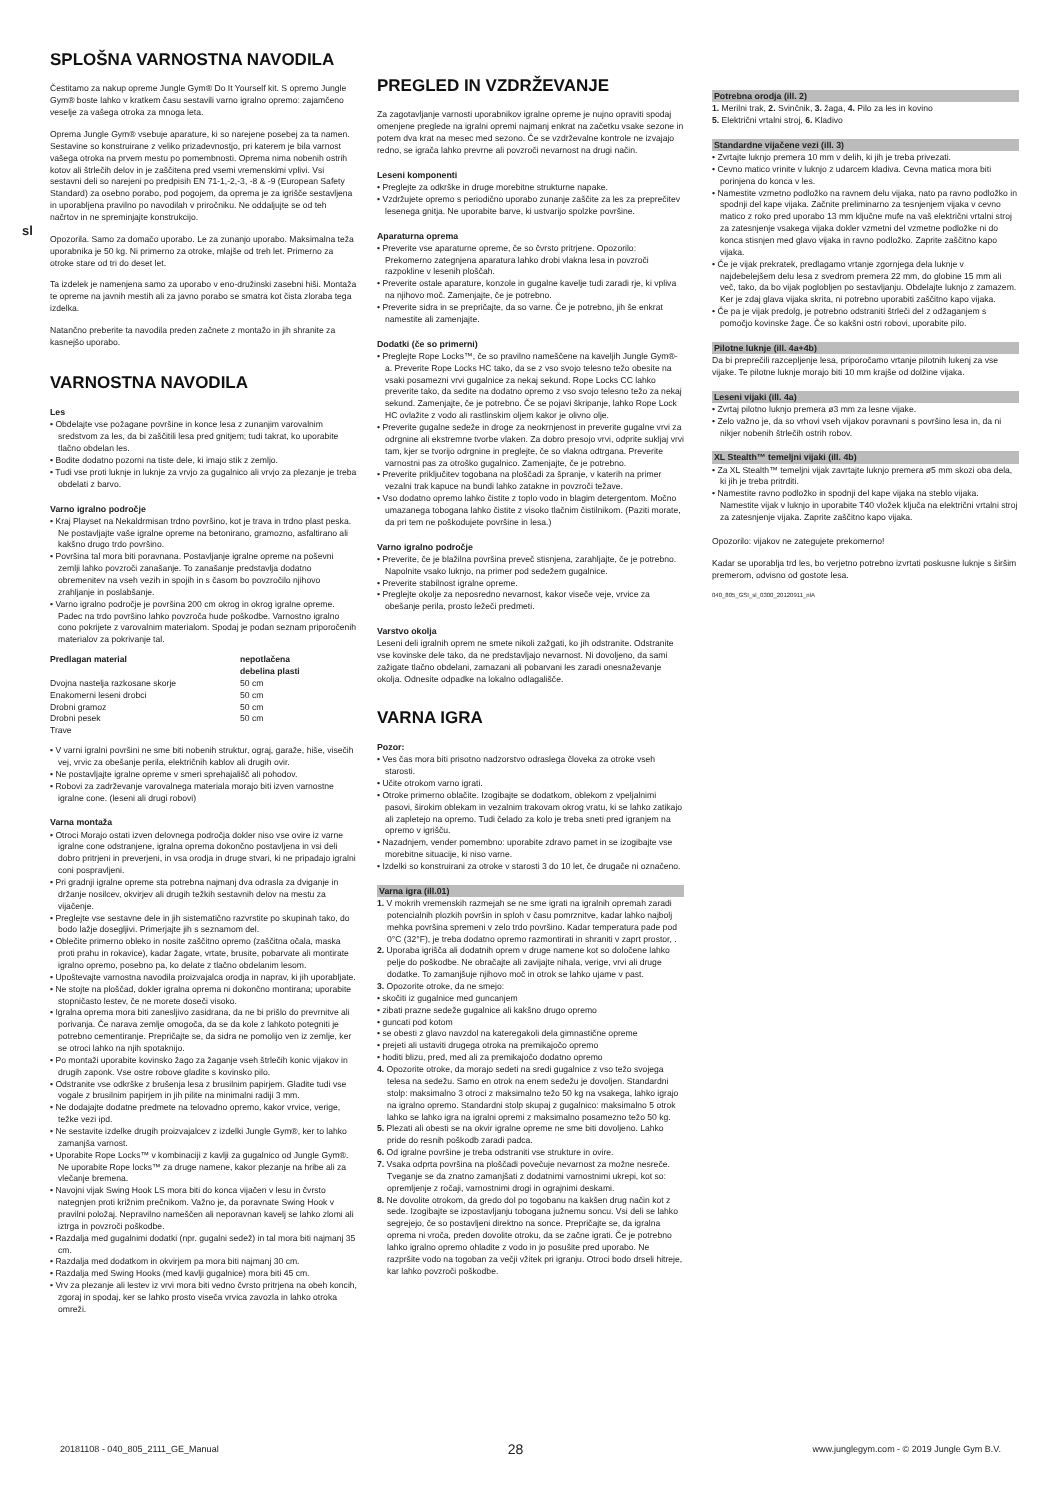sl
SPLOŠNA VARNOSTNA NAVODILA
Čestitamo za nakup opreme Jungle Gym® Do It Yourself kit. S opremo Jungle Gym® boste lahko v kratkem času sestavili varno igralno opremo: zajamčeno veselje za vašega otroka za mnoga leta.
Oprema Jungle Gym® vsebuje aparature, ki so narejene posebej za ta namen. Sestavine so konstruirane z veliko prizadevnostjo, pri katerem je bila varnost vašega otroka na prvem mestu po pomembnosti. Oprema nima nobenih ostrih kotov ali štrlečih delov in je zaščitena pred vsemi vremenskimi vplivi. Vsi sestavni deli so narejeni po predpisih EN 71-1,-2,-3, -8 & -9 (European Safety Standard) za osebno porabo, pod pogojem, da oprema je za igrišče sestavljena in uporabljena pravilno po navodilah v priročniku. Ne oddaljujte se od teh načrtov in ne spreminjajte konstrukcijo.
Opozorila. Samo za domačo uporabo. Le za zunanjo uporabo. Maksimalna teža uporabnika je 50 kg. Ni primerno za otroke, mlajše od treh let. Primerno za otroke stare od tri do deset let.
Ta izdelek je namenjena samo za uporabo v eno-družinski zasebni hiši. Montaža te opreme na javnih mestih ali za javno porabo se smatra kot čista zloraba tega izdelka.
Natančno preberite ta navodila preden začnete z montažo in jih shranite za kasnejšo uporabo.
VARNOSTNA NAVODILA
Les
• Obdelajte vse požagane površine in konce lesa z zunanjim varovalnim sredstvom za les, da bi zaščitili lesa pred gnitjem; tudi takrat, ko uporabite tlačno obdelan les.
• Bodite dodatno pozorni na tiste dele, ki imajo stik z zemljo.
• Tudi vse proti luknje in luknje za vrvjo za gugalnico ali vrvjo za plezanje je treba obdelati z barvo.
Varno igralno področje
• Kraj Playset na Nekaldrmisan trdno površino, kot je trava in trdno plast peska. Ne postavljajte vaše igralne opreme na betonirano, gramozno, asfaltirano ali kakšno drugo trdo površino.
• Površina tal mora biti poravnana. Postavljanje igralne opreme na poševni zemlji lahko povzroči zanašanje. To zanašanje predstavlja dodatno obremenitev na vseh vezih in spojih in s časom bo povzročilo njihovo zrahljanje in poslabšanje.
• Varno igralno področje je površina 200 cm okrog in okrog igralne opreme. Padec na trdo površino lahko povzroča hude poškodbe. Varnostno igralno cono pokrijete z varovalnim materialom. Spodaj je podan seznam priporočenih materialov za pokrivanje tal.
| Predlagan material | nepotlačena debelina plasti |
| --- | --- |
| Dvojna nastelja razkosane skorje | 50 cm |
| Enakomerni leseni drobci | 50 cm |
| Drobni gramoz | 50 cm |
| Drobni pesek | 50 cm |
| Trave | |
• V varni igralni površini ne sme biti nobenih struktur, ograj, garaže, hiše, visečih vej, vrvic za obešanje perila, električnih kablov ali drugih ovir.
• Ne postavljajte igralne opreme v smeri sprehajališč ali pohodov.
• Robovi za zadrževanje varovalnega materiala morajo biti izven varnostne igralne cone. (leseni ali drugi robovi)
Varna montaža
• Otroci Morajo ostati izven delovnega področja dokler niso vse ovire iz varne igralne cone odstranjene, igralna oprema dokončno postavljena in vsi deli dobro pritrjeni in preverjeni, in vsa orodja in druge stvari, ki ne pripadajo igralni coni pospravljeni.
• Pri gradnji igralne opreme sta potrebna najmanj dva odrasla za dviganje in držanje nosilcev, okvirjev ali drugih težkih sestavnih delov na mestu za vijačenje.
• Preglejte vse sestavne dele in jih sistematično razvrstite po skupinah tako, do bodo lažje dosegljivi. Primerjajte jih s seznamom del.
• Oblečite primerno obleko in nosite zaščitno opremo (zaščitna očala, maska proti prahu in rokavice), kadar žagate, vrtate, brusite, pobarvate ali montirate igralno opremo, posebno pa, ko delate z tlačno obdelanim lesom.
• Upoštevajte varnostna navodila proizvajalca orodja in naprav, ki jih uporabljate.
• Ne stojte na ploščad, dokler igralna oprema ni dokončno montirana; uporabite stopničasto lestev, če ne morete doseči visoko.
• Igralna oprema mora biti zanesljivo zasidrana, da ne bi prišlo do prevrnitve ali porivanja. Če narava zemlje omogoča, da se da kole z lahkoto potegniti je potrebno cementiranje. Prepričajte se, da sidra ne pomolijo ven iz zemlje, ker se otroci lahko na njih spotaknijo.
• Po montaži uporabite kovinsko žago za žaganje vseh štrlečih konic vijakov in drugih zaponk. Vse ostre robove gladite s kovinsko pilo.
• Odstranite vse odkrške z brušenja lesa z brusilnim papirjem. Gladite tudi vse vogale z brusilnim papirjem in jih pilite na minimalni radiji 3 mm.
• Ne dodajajte dodatne predmete na telovadno opremo, kakor vrvice, verige, težke vezi ipd.
• Ne sestavite izdelke drugih proizvajalcev z izdelki Jungle Gym®, ker to lahko zamanjša varnost.
• Uporabite Rope Locks™ v kombinaciji z kavlji za gugalnico od Jungle Gym®. Ne uporabite Rope locks™ za druge namene, kakor plezanje na hribe ali za vlečanje bremena.
• Navojni vijak Swing Hook LS mora biti do konca vijačen v lesu in čvrsto nategnjen proti križnim prečnikom. Važno je, da poravnate Swing Hook v pravilni položaj. Nepravilno nameščen ali neporavnan kavelj se lahko zlomi ali iztrga in povzroči poškodbe.
• Razdalja med gugalnimi dodatki (npr. gugalni sedež) in tal mora biti najmanj 35 cm.
• Razdalja med dodatkom in okvirjem pa mora biti najmanj 30 cm.
• Razdalja med Swing Hooks (med kavlji gugalnice) mora biti 45 cm.
• Vrv za plezanje ali lestev iz vrvi mora biti vedno čvrsto pritrjena na obeh koncih, zgoraj in spodaj, ker se lahko prosto viseča vrvica zavozla in lahko otroka omreži.
PREGLED IN VZDRŽEVANJE
Za zagotavljanje varnosti uporabnikov igralne opreme je nujno opraviti spodaj omenjene preglede na igralni opremi najmanj enkrat na začetku vsake sezone in potem dva krat na mesec med sezono. Če se vzdrževalne kontrole ne izvajajo redno, se igrača lahko prevrne ali povzroči nevarnost na drugi način.
Leseni komponenti
• Preglejte za odkrške in druge morebitne strukturne napake.
• Vzdržujete opremo s periodično uporabo zunanje zaščite za les za preprečitev lesenega gnitja. Ne uporabite barve, ki ustvarijo spolzke površine.
Aparaturna oprema
• Preverite vse aparaturne opreme, če so čvrsto pritrjene. Opozorilo: Prekomerno zategnjena aparatura lahko drobi vlakna lesa in povzroči razpokline v lesenih ploščah.
• Preverite ostale aparature, konzole in gugalne kavelje tudi zaradi rje, ki vpliva na njihovo moč. Zamenjajte, če je potrebno.
• Preverite sidra in se prepričajte, da so varne. Če je potrebno, jih še enkrat namestite ali zamenjajte.
Dodatki (če so primerni)
• Preglejte Rope Locks™, če so pravilno nameščene na kaveljih Jungle Gym®-a. Preverite Rope Locks HC tako, da se z vso svojo telesno težo obesite na vsaki posamezni vrvi gugalnice za nekaj sekund. Rope Locks CC lahko preverite tako, da sedite na dodatno opremo z vso svojo telesno težo za nekaj sekund. Zamenjajte, če je potrebno. Če se pojavi škripanje, lahko Rope Lock HC ovlažite z vodo ali rastlinskim oljem kakor je olivno olje.
• Preverite gugalne sedeže in droge za neokrnjenost in preverite gugalne vrvi za odrgnine ali ekstremne tvorbe vlaken. Za dobro presojo vrvi, odprite sukljaj vrvi tam, kjer se tvorijo odrgnine in preglejte, če so vlakna odtrgana. Preverite varnostni pas za otroško gugalnico. Zamenjajte, če je potrebno.
• Preverite priključitev togobana na ploščadi za špranje, v katerih na primer vezalni trak kapuce na bundi lahko zatakne in povzroči težave.
• Vso dodatno opremo lahko čistite z toplo vodo in blagim detergentom. Močno umazanega tobogana lahko čistite z visoko tlačnim čistilnikom. (Paziti morate, da pri tem ne poškodujete površine in lesa.)
Varno igralno področje
• Preverite, če je blažilna površina preveč stisnjena, zarahljajte, če je potrebno. Napolnite vsako luknjo, na primer pod sedežem gugalnice.
• Preverite stabilnost igralne opreme.
• Preglejte okolje za neposredno nevarnost, kakor viseče veje, vrvice za obešanje perila, prosto ležeči predmeti.
Varstvo okolja
Leseni deli igralnih oprem ne smete nikoli zažgati, ko jih odstranite. Odstranite vse kovinske dele tako, da ne predstavljajo nevarnost. Ni dovoljeno, da sami zažigate tlačno obdelani, zamazani ali pobarvani les zaradi onesnaževanje okolja. Odnesite odpadke na lokalno odlagališče.
VARNA IGRA
Pozor:
• Ves čas mora biti prisotno nadzorstvo odraslega človeka za otroke vseh starosti.
• Učite otrokom varno igrati.
• Otroke primerno oblačite. Izogibajte se dodatkom, oblekom z vpeljalnimi pasovi, širokim oblekam in vezalnim trakovam okrog vratu, ki se lahko zatikajo ali zapletejo na opremo. Tudi čelado za kolo je treba sneti pred igranjem na opremo v igrišču.
• Nazadnjem, vender pomembno: uporabite zdravo pamet in se izogibajte vse morebitne situacije, ki niso varne.
• Izdelki so konstruirani za otroke v starosti 3 do 10 let, če drugače ni označeno.
Varna igra (ill.01)
1. V mokrih vremenskih razmejah se ne sme igrati na igralnih opremah zaradi potencialnih plozkih površin in sploh v času pomrznitve, kadar lahko najbolj mehka površina spremeni v zelo trdo površino. Kadar temperatura pade pod 0°C (32°F), je treba dodatno opremo razmontirati in shraniti v zaprt prostor, .
2. Uporaba igrišča ali dodatnih oprem v druge namene kot so določene lahko pelje do poškodbe. Ne obračajte ali zavijajte nihala, verige, vrvi ali druge dodatke. To zamanjšuje njihovo moč in otrok se lahko ujame v past.
3. Opozorite otroke, da ne smejo:
• skočiti iz gugalnice med guncanjem
• zibati prazne sedeže gugalnice ali kakšno drugo opremo
• guncati pod kotom
• se obesti z glavo navzdol na kateregakoli dela gimnastične opreme
• prejeti ali ustaviti drugega otroka na premikajočo opremo
• hoditi blizu, pred, med ali za premikajočo dodatno opremo
4. Opozorite otroke, da morajo sedeti na sredi gugalnice z vso težo svojega telesa na sedežu. Samo en otrok na enem sedežu je dovoljen. Standardni stolp: maksimalno 3 otroci z maksimalno težo 50 kg na vsakega, lahko igrajo na igralno opremo. Standardni stolp skupaj z gugalnico: maksimalno 5 otrok lahko se lahko igra na igralni opremi z maksimalno posamezno težo 50 kg.
5. Plezati ali obesti se na okvir igralne opreme ne sme biti dovoljeno. Lahko pride do resnih poškodb zaradi padca.
6. Od igralne površine je treba odstraniti vse strukture in ovire.
7. Vsaka odprta površina na ploščadi povečuje nevarnost za možne nesreče. Tveganje se da znatno zamanjšati z dodatnimi varnostnimi ukrepi, kot so: opremljenje z ročaji, varnostnimi drogi in ograjnimi deskami.
8. Ne dovolite otrokom, da gredo dol po togobanu na kakšen drug način kot z sede. Izogibajte se izpostavljanju tobogana južnemu soncu. Vsi deli se lahko segrejejo, če so postavljeni direktno na sonce. Prepričajte se, da igralna oprema ni vroča, preden dovolite otroku, da se začne igrati. Če je potrebno lahko igralno opremo ohladite z vodo in jo posušite pred uporabo. Ne razpršite vodo na togoban za večji vžitek pri igranju. Otroci bodo drseli hitreje, kar lahko povzroči poškodbe.
Potrebna orodja (ill. 2)
1. Merilni trak, 2. Svinčnik, 3. žaga, 4. Pilo za les in kovino
5. Električni vrtalni stroj, 6. Kladivo
Standardne vijačene vezi (ill. 3)
• Zvrtajte luknjo premera 10 mm v delih, ki jih je treba privezati.
• Cevno matico vrinite v luknjo z udarcem kladiva. Cevna matica mora biti porinjena do konca v les.
• Namestite vzmetno podložko na ravnem delu vijaka, nato pa ravno podložko in spodnji del kape vijaka. Začnite preliminarno za tesnjenjem vijaka v cevno matico z roko pred uporabo 13 mm ključne mufe na vaš električni vrtalni stroj za zatesnjenje vsakega vijaka dokler vzmetni del vzmetne podložke ni do konca stisnjen med glavo vijaka in ravno podložko. Zaprite zaščitno kapo vijaka.
• Če je vijak prekratek, predlagamo vrtanje zgornjega dela luknje v najdebelejšem delu lesa z svedrom premera 22 mm, do globine 15 mm ali več, tako, da bo vijak poglobljen po sestavljanju. Obdelajte luknjo z zamazem. Ker je zdaj glava vijaka skrita, ni potrebno uporabiti zaščitno kapo vijaka.
• Če pa je vijak predolg, je potrebno odstraniti štrleči del z odžaganjem s pomočjo kovinske žage. Če so kakšni ostri robovi, uporabite pilo.
Pilotne luknje (ill. 4a+4b)
Da bi preprečili razcepljenje lesa, priporočamo vrtanje pilotnih lukenj za vse vijake. Te pilotne luknje morajo biti 10 mm krajše od dolžine vijaka.
Leseni vijaki (ill. 4a)
• Zvrtaj pilotno luknjo premera ø3 mm za lesne vijake.
• Zelo važno je, da so vrhovi vseh vijakov poravnani s površino lesa in, da ni nikjer nobenih štrlečih ostrih robov.
XL Stealth™ temeljni vijaki (ill. 4b)
• Za XL Stealth™ temeljni vijak zavrtajte luknjo premera ø5 mm skozi oba dela, ki jih je treba pritrditi.
• Namestite ravno podložko in spodnji del kape vijaka na steblo vijaka. Namestite vijak v luknjo in uporabite T40 vložek ključa na električni vrtalni stroj za zatesnjenje vijaka. Zaprite zaščitno kapo vijaka.
Opozorilo: vijakov ne zategujete prekomerno!
Kadar se uporablja trd les, bo verjetno potrebno izvrtati poskusne luknje s širšim premerom, odvisno od gostote lesa.
040_805_GSI_sl_0300_20120911_nlA
20181108 - 040_805_2111_GE_Manual 28 www.junglegym.com - © 2019 Jungle Gym B.V.